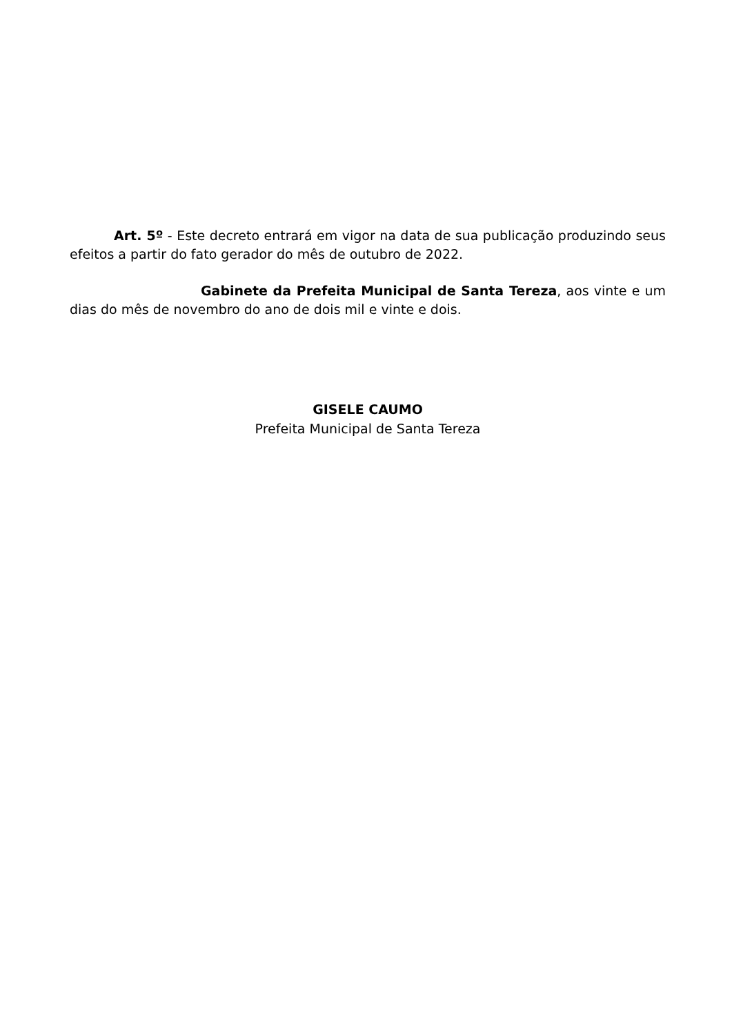Art. 5º - Este decreto entrará em vigor na data de sua publicação produzindo seus efeitos a partir do fato gerador do mês de outubro de 2022.
Gabinete da Prefeita Municipal de Santa Tereza, aos vinte e um dias do mês de novembro do ano de dois mil e vinte e dois.
GISELE CAUMO
Prefeita Municipal de Santa Tereza